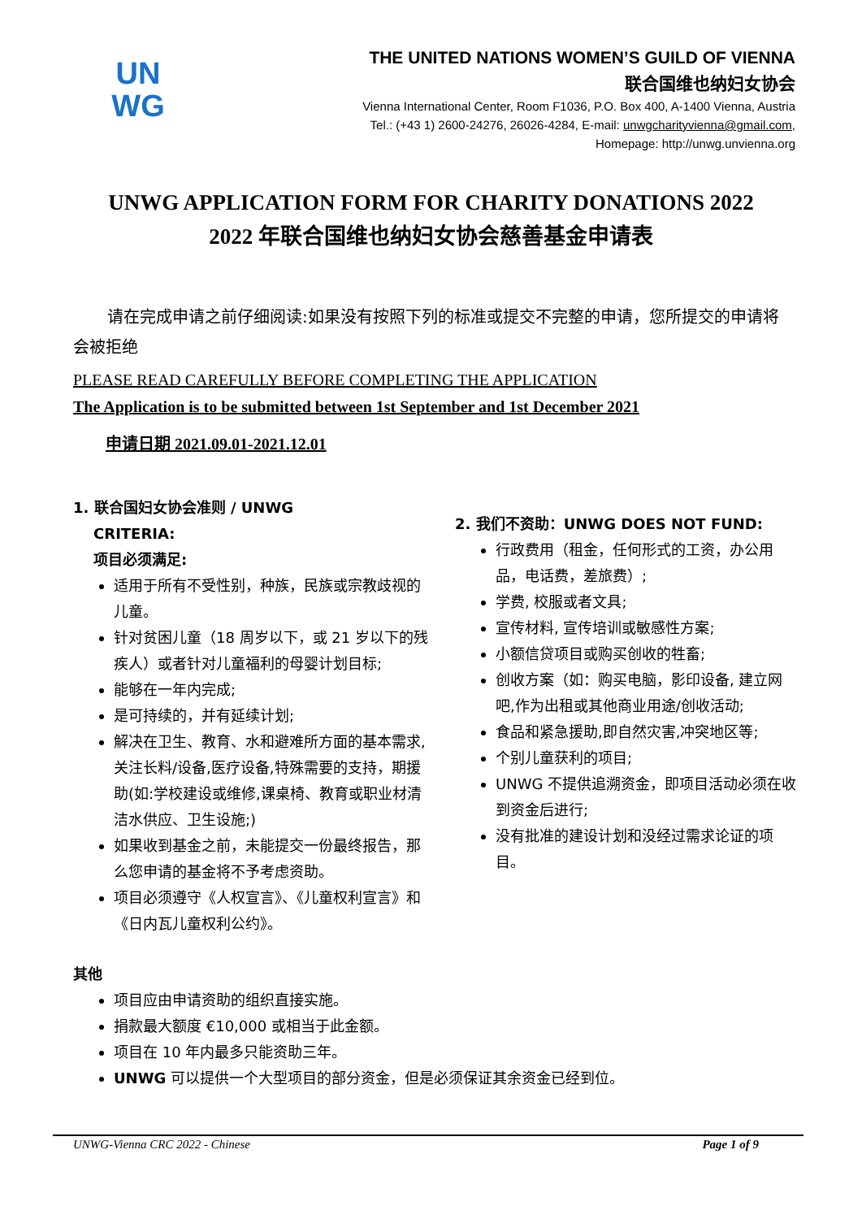UN
WG
THE UNITED NATIONS WOMEN’S GUILD OF VIENNA
联合国维也纳妇女协会
Vienna International Center, Room F1036, P.O. Box 400, A-1400 Vienna, Austria
Tel.: (+43 1) 2600-24276, 26026-4284, E-mail: unwgcharityvienna@gmail.com,
Homepage: http://unwg.unvienna.org
UNWG APPLICATION FORM FOR CHARITY DONATIONS 2022
2022 年联合国维也纳妇女协会慈善基金申请表
请在完成申请之前仔细阅读:如果没有按照下列的标准或提交不完整的申请，您所提交的申请将会被拒绝
PLEASE READ CAREFULLY BEFORE COMPLETING THE APPLICATION
The Application is to be submitted between 1st September and 1st December 2021
申请日期 2021.09.01-2021.12.01
1. 联合国妇女协会准则 / UNWG
CRITERIA:
项目必须满足:
适用于所有不受性别，种族，民族或宗教歧视的儿童。
针对贫困儿童（18 周岁以下，或 21 岁以下的残疾人）或者针对儿童福利的母婴计划目标;
能够在一年内完成;
是可持续的，并有延续计划;
解决在卫生、教育、水和避难所方面的基本需求,关注长料/设备,医疗设备,特殊需要的支持，期援助(如:学校建设或维修,课桌椅、教育或职业材清洁水供应、卫生设施;)
如果收到基金之前，未能提交一份最终报告，那么您申请的基金将不予考虑资助。
项目必须遵守《人权宣言》、《儿童权利宣言》和《日内瓦儿童权利公约》。
2. 我们不资助：UNWG DOES NOT FUND:
行政费用（租金，任何形式的工资，办公用品，电话费，差旅费）;
学费, 校服或者文具;
宣传材料, 宣传培训或敏感性方案;
小额信贷项目或购买创收的牲畜;
创收方案（如：购买电脑，影印设备, 建立网吧,作为出租或其他商业用途/创收活动;
食品和紧急援助,即自然灾害,冲突地区等;
个别儿童获利的项目;
UNWG 不提供追溯资金，即项目活动必须在收到资金后进行;
没有批准的建设计划和没经过需求论证的项目。
其他
项目应由申请资助的组织直接实施。
捐款最大额度 €10,000 或相当于此金额。
项目在 10 年内最多只能资助三年。
UNWG 可以提供一个大型项目的部分资金，但是必须保证其余资金已经到位。
UNWG-Vienna CRC 2022 - Chinese Page 1 of 9